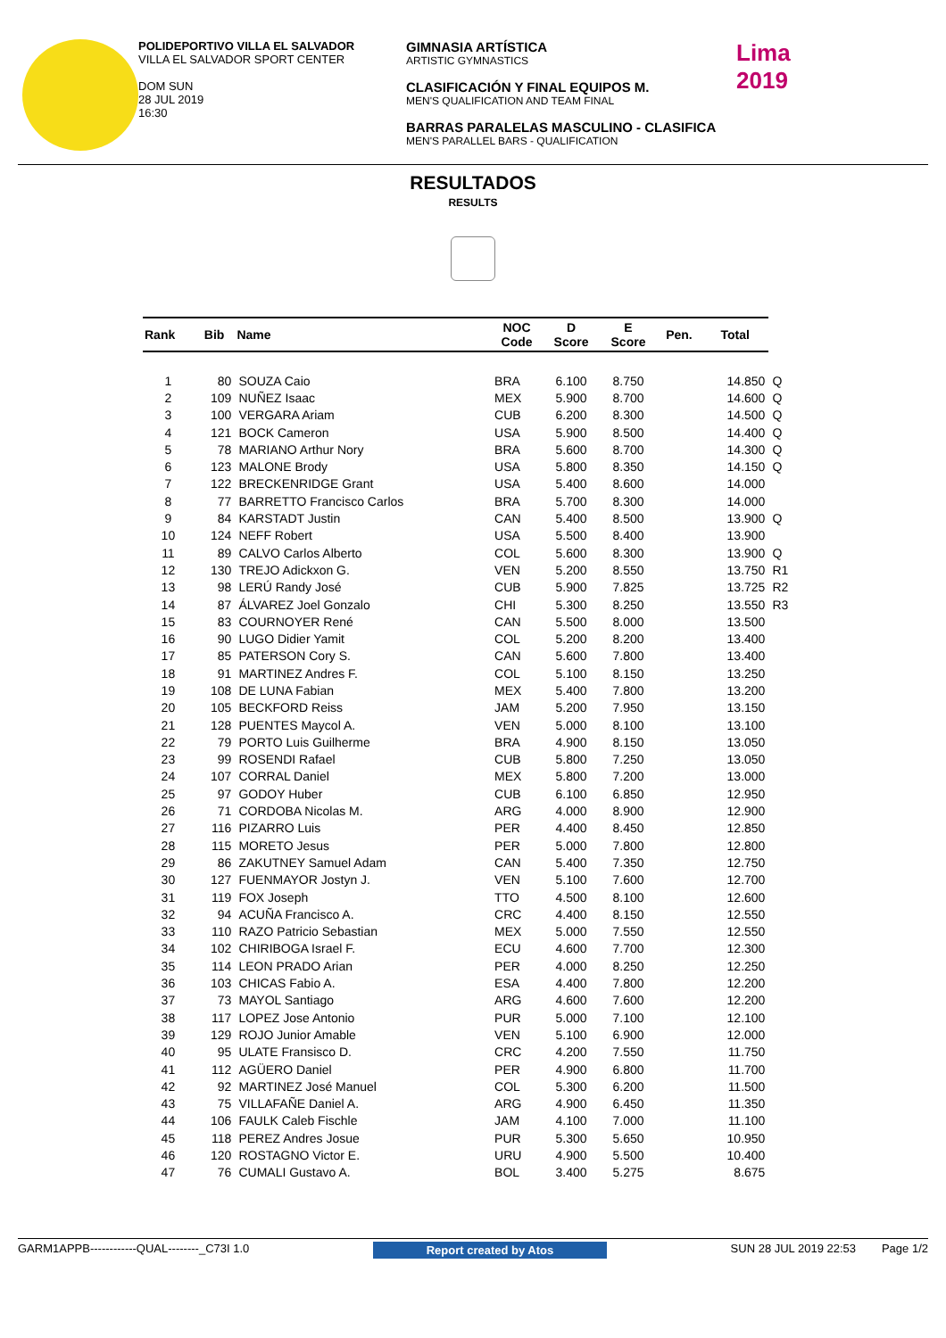POLIDEPORTIVO VILLA EL SALVADOR
VILLA EL SALVADOR SPORT CENTER
DOM SUN
28 JUL 2019
16:30
GIMNASIA ARTÍSTICA
ARTISTIC GYMNASTICS
CLASIFICACIÓN Y FINAL EQUIPOS M.
MEN'S QUALIFICATION AND TEAM FINAL
BARRAS PARALELAS MASCULINO - CLASIFICA
MEN'S PARALLEL BARS - QUALIFICATION
Lima
2019
RESULTADOS
RESULTS
| Rank | Bib | Name | NOC Code | D Score | E Score | Pen. | Total | |
| --- | --- | --- | --- | --- | --- | --- | --- | --- |
| 1 | 80 | SOUZA Caio | BRA | 6.100 | 8.750 | | 14.850 | Q |
| 2 | 109 | NUÑEZ Isaac | MEX | 5.900 | 8.700 | | 14.600 | Q |
| 3 | 100 | VERGARA Ariam | CUB | 6.200 | 8.300 | | 14.500 | Q |
| 4 | 121 | BOCK Cameron | USA | 5.900 | 8.500 | | 14.400 | Q |
| 5 | 78 | MARIANO Arthur Nory | BRA | 5.600 | 8.700 | | 14.300 | Q |
| 6 | 123 | MALONE Brody | USA | 5.800 | 8.350 | | 14.150 | Q |
| 7 | 122 | BRECKENRIDGE Grant | USA | 5.400 | 8.600 | | 14.000 | |
| 8 | 77 | BARRETTO Francisco Carlos | BRA | 5.700 | 8.300 | | 14.000 | |
| 9 | 84 | KARSTADT Justin | CAN | 5.400 | 8.500 | | 13.900 | Q |
| 10 | 124 | NEFF Robert | USA | 5.500 | 8.400 | | 13.900 | |
| 11 | 89 | CALVO Carlos Alberto | COL | 5.600 | 8.300 | | 13.900 | Q |
| 12 | 130 | TREJO Adickxon G. | VEN | 5.200 | 8.550 | | 13.750 | R1 |
| 13 | 98 | LERÚ Randy José | CUB | 5.900 | 7.825 | | 13.725 | R2 |
| 14 | 87 | ÁLVAREZ Joel Gonzalo | CHI | 5.300 | 8.250 | | 13.550 | R3 |
| 15 | 83 | COURNOYER René | CAN | 5.500 | 8.000 | | 13.500 | |
| 16 | 90 | LUGO Didier Yamit | COL | 5.200 | 8.200 | | 13.400 | |
| 17 | 85 | PATERSON Cory S. | CAN | 5.600 | 7.800 | | 13.400 | |
| 18 | 91 | MARTINEZ Andres F. | COL | 5.100 | 8.150 | | 13.250 | |
| 19 | 108 | DE LUNA Fabian | MEX | 5.400 | 7.800 | | 13.200 | |
| 20 | 105 | BECKFORD Reiss | JAM | 5.200 | 7.950 | | 13.150 | |
| 21 | 128 | PUENTES Maycol A. | VEN | 5.000 | 8.100 | | 13.100 | |
| 22 | 79 | PORTO Luis Guilherme | BRA | 4.900 | 8.150 | | 13.050 | |
| 23 | 99 | ROSENDI Rafael | CUB | 5.800 | 7.250 | | 13.050 | |
| 24 | 107 | CORRAL Daniel | MEX | 5.800 | 7.200 | | 13.000 | |
| 25 | 97 | GODOY Huber | CUB | 6.100 | 6.850 | | 12.950 | |
| 26 | 71 | CORDOBA Nicolas M. | ARG | 4.000 | 8.900 | | 12.900 | |
| 27 | 116 | PIZARRO Luis | PER | 4.400 | 8.450 | | 12.850 | |
| 28 | 115 | MORETO Jesus | PER | 5.000 | 7.800 | | 12.800 | |
| 29 | 86 | ZAKUTNEY Samuel Adam | CAN | 5.400 | 7.350 | | 12.750 | |
| 30 | 127 | FUENMAYOR Jostyn J. | VEN | 5.100 | 7.600 | | 12.700 | |
| 31 | 119 | FOX Joseph | TTO | 4.500 | 8.100 | | 12.600 | |
| 32 | 94 | ACUÑA Francisco A. | CRC | 4.400 | 8.150 | | 12.550 | |
| 33 | 110 | RAZO Patricio Sebastian | MEX | 5.000 | 7.550 | | 12.550 | |
| 34 | 102 | CHIRIBOGA Israel F. | ECU | 4.600 | 7.700 | | 12.300 | |
| 35 | 114 | LEON PRADO Arian | PER | 4.000 | 8.250 | | 12.250 | |
| 36 | 103 | CHICAS Fabio A. | ESA | 4.400 | 7.800 | | 12.200 | |
| 37 | 73 | MAYOL Santiago | ARG | 4.600 | 7.600 | | 12.200 | |
| 38 | 117 | LOPEZ Jose Antonio | PUR | 5.000 | 7.100 | | 12.100 | |
| 39 | 129 | ROJO Junior Amable | VEN | 5.100 | 6.900 | | 12.000 | |
| 40 | 95 | ULATE Fransisco D. | CRC | 4.200 | 7.550 | | 11.750 | |
| 41 | 112 | AGÜERO Daniel | PER | 4.900 | 6.800 | | 11.700 | |
| 42 | 92 | MARTINEZ José Manuel | COL | 5.300 | 6.200 | | 11.500 | |
| 43 | 75 | VILLAFAÑE Daniel A. | ARG | 4.900 | 6.450 | | 11.350 | |
| 44 | 106 | FAULK Caleb Fischle | JAM | 4.100 | 7.000 | | 11.100 | |
| 45 | 118 | PEREZ Andres Josue | PUR | 5.300 | 5.650 | | 10.950 | |
| 46 | 120 | ROSTAGNO Victor E. | URU | 4.900 | 5.500 | | 10.400 | |
| 47 | 76 | CUMALI Gustavo A. | BOL | 3.400 | 5.275 | | 8.675 | |
GARM1APPB------------QUAL--------_C73I 1.0 Report created by Atos SUN 28 JUL 2019 22:53 Page 1/2